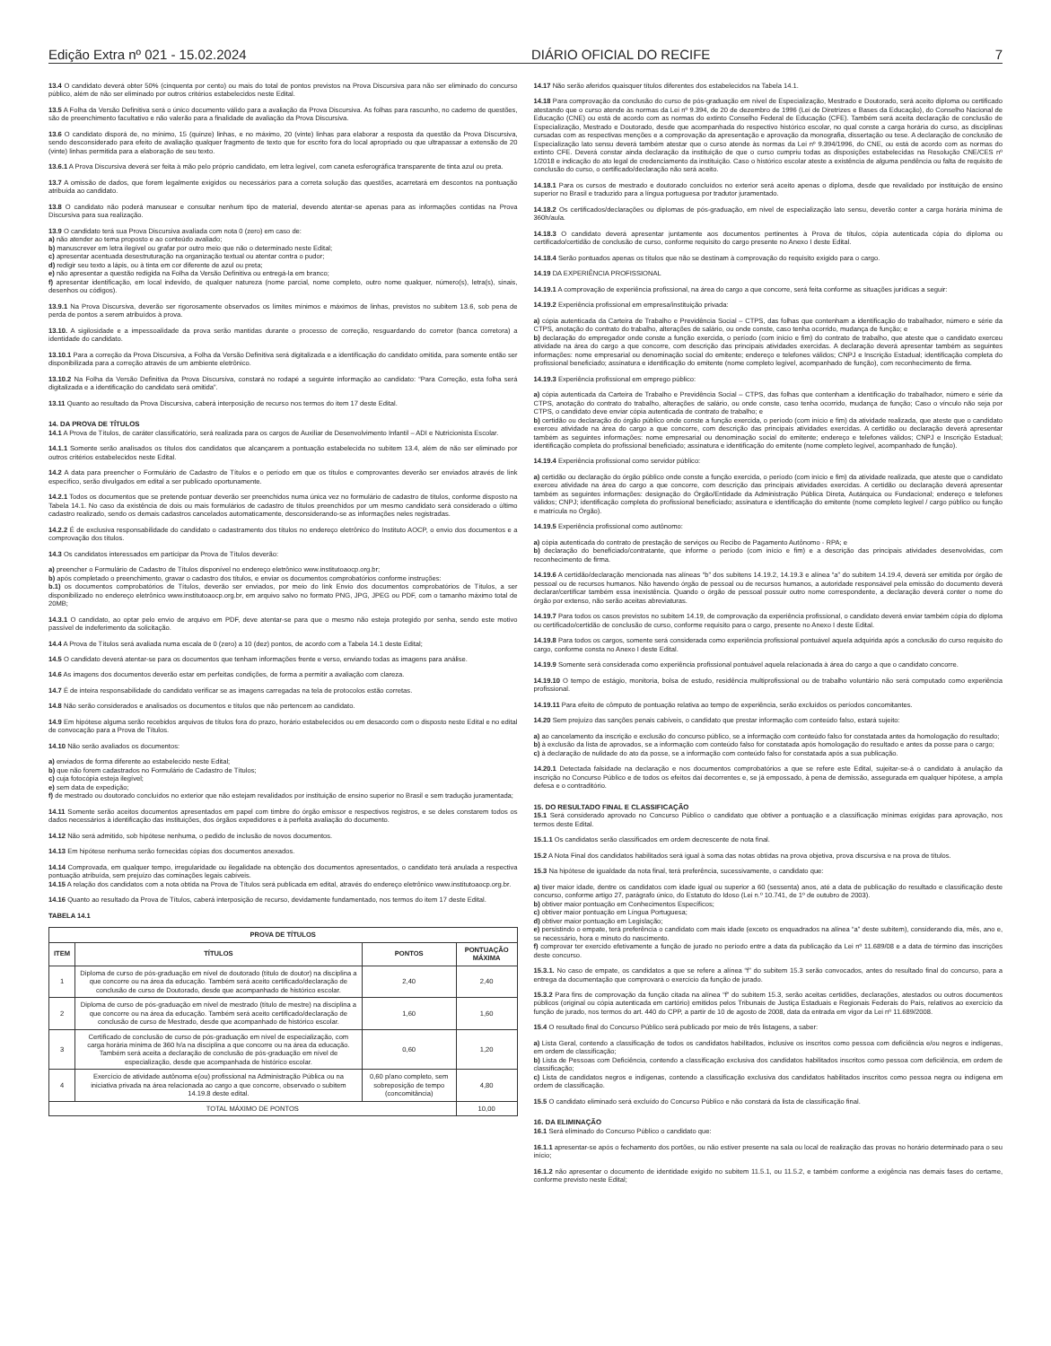Edição Extra nº 021 - 15.02.2024 DIÁRIO OFICIAL DO RECIFE 7
13.4 O candidato deverá obter 50% (cinquenta por cento) ou mais do total de pontos previstos na Prova Discursiva para não ser eliminado do concurso público, além de não ser eliminado por outros critérios estabelecidos neste Edital.
13.5 A Folha da Versão Definitiva será o único documento válido para a avaliação da Prova Discursiva. As folhas para rascunho, no caderno de questões, são de preenchimento facultativo e não valerão para a finalidade de avaliação da Prova Discursiva.
13.6 O candidato disporá de, no mínimo, 15 (quinze) linhas, e no máximo, 20 (vinte) linhas para elaborar a resposta da questão da Prova Discursiva, sendo desconsiderado para efeito de avaliação qualquer fragmento de texto que for escrito fora do local apropriado ou que ultrapassar a extensão de 20 (vinte) linhas permitida para a elaboração de seu texto.
13.6.1 A Prova Discursiva deverá ser feita à mão pelo próprio candidato, em letra legível, com caneta esferográfica transparente de tinta azul ou preta.
13.7 A omissão de dados, que forem legalmente exigidos ou necessários para a correta solução das questões, acarretará em descontos na pontuação atribuída ao candidato.
13.8 O candidato não poderá manusear e consultar nenhum tipo de material, devendo atentar-se apenas para as informações contidas na Prova Discursiva para sua realização.
13.9 O candidato terá sua Prova Discursiva avaliada com nota 0 (zero) em caso de:
a) não atender ao tema proposto e ao conteúdo avaliado;
b) manuscrever em letra ilegível ou grafar por outro meio que não o determinado neste Edital;
c) apresentar acentuada desestruturação na organização textual ou atentar contra o pudor;
d) redigir seu texto a lápis, ou à tinta em cor diferente de azul ou preta;
e) não apresentar a questão redigida na Folha da Versão Definitiva ou entregá-la em branco;
f) apresentar identificação, em local indevido, de qualquer natureza (nome parcial, nome completo, outro nome qualquer, número(s), letra(s), sinais, desenhos ou códigos).
13.9.1 Na Prova Discursiva, deverão ser rigorosamente observados os limites mínimos e máximos de linhas, previstos no subitem 13.6, sob pena de perda de pontos a serem atribuídos à prova.
13.10. A sigilosidade e a impessoalidade da prova serão mantidas durante o processo de correção, resguardando do corretor (banca corretora) a identidade do candidato.
13.10.1 Para a correção da Prova Discursiva, a Folha da Versão Definitiva será digitalizada e a identificação do candidato omitida, para somente então ser disponibilizada para a correção através de um ambiente eletrônico.
13.10.2 Na Folha da Versão Definitiva da Prova Discursiva, constará no rodapé a seguinte informação ao candidato: “Para Correção, esta folha será digitalizada e a identificação do candidato será omitida”.
13.11 Quanto ao resultado da Prova Discursiva, caberá interposição de recurso nos termos do item 17 deste Edital.
14. DA PROVA DE TÍTULOS
14.1 A Prova de Títulos, de caráter classificatório, será realizada para os cargos de Auxiliar de Desenvolvimento Infantil – ADI e Nutricionista Escolar.
14.1.1 Somente serão analisados os títulos dos candidatos que alcançarem a pontuação estabelecida no subitem 13.4, além de não ser eliminado por outros critérios estabelecidos neste Edital.
14.2 A data para preencher o Formulário de Cadastro de Títulos e o período em que os títulos e comprovantes deverão ser enviados através de link específico, serão divulgados em edital a ser publicado oportunamente.
14.2.1 Todos os documentos que se pretende pontuar deverão ser preenchidos numa única vez no formulário de cadastro de títulos, conforme disposto na Tabela 14.1. No caso da existência de dois ou mais formulários de cadastro de títulos preenchidos por um mesmo candidato será considerado o último cadastro realizado, sendo os demais cadastros cancelados automaticamente, desconsiderando-se as informações neles registradas.
14.2.2 É de exclusiva responsabilidade do candidato o cadastramento dos títulos no endereço eletrônico do Instituto AOCP, o envio dos documentos e a comprovação dos títulos.
14.3 Os candidatos interessados em participar da Prova de Títulos deverão:
a) preencher o Formulário de Cadastro de Títulos disponível no endereço eletrônico www.institutoaocp.org.br;
b) após completado o preenchimento, gravar o cadastro dos títulos, e enviar os documentos comprobatórios conforme instruções:
b.1) os documentos comprobatórios de Títulos, deverão ser enviados, por meio do link Envio dos documentos comprobatórios de Títulos, a ser disponibilizado no endereço eletrônico www.institutoaocp.org.br, em arquivo salvo no formato PNG, JPG, JPEG ou PDF, com o tamanho máximo total de 20MB;
14.3.1 O candidato, ao optar pelo envio de arquivo em PDF, deve atentar-se para que o mesmo não esteja protegido por senha, sendo este motivo passível de indeferimento da solicitação.
14.4 A Prova de Títulos será avaliada numa escala de 0 (zero) a 10 (dez) pontos, de acordo com a Tabela 14.1 deste Edital;
14.5 O candidato deverá atentar-se para os documentos que tenham informações frente e verso, enviando todas as imagens para análise.
14.6 As imagens dos documentos deverão estar em perfeitas condições, de forma a permitir a avaliação com clareza.
14.7 É de inteira responsabilidade do candidato verificar se as imagens carregadas na tela de protocolos estão corretas.
14.8 Não serão considerados e analisados os documentos e títulos que não pertencem ao candidato.
14.9 Em hipótese alguma serão recebidos arquivos de títulos fora do prazo, horário estabelecidos ou em desacordo com o disposto neste Edital e no edital de convocação para a Prova de Títulos.
14.10 Não serão avaliados os documentos:
a) enviados de forma diferente ao estabelecido neste Edital;
b) que não forem cadastrados no Formulário de Cadastro de Títulos;
c) cuja fotocópia esteja ilegível;
e) sem data de expedição;
f) de mestrado ou doutorado concluídos no exterior que não estejam revalidados por instituição de ensino superior no Brasil e sem tradução juramentada;
14.11 Somente serão aceitos documentos apresentados em papel com timbre do órgão emissor e respectivos registros, e se deles constarem todos os dados necessários à identificação das instituições, dos órgãos expedidores e à perfeita avaliação do documento.
14.12 Não será admitido, sob hipótese nenhuma, o pedido de inclusão de novos documentos.
14.13 Em hipótese nenhuma serão fornecidas cópias dos documentos anexados.
14.14 Comprovada, em qualquer tempo, irregularidade ou ilegalidade na obtenção dos documentos apresentados, o candidato terá anulada a respectiva pontuação atribuída, sem prejuízo das cominações legais cabíveis.
14.15 A relação dos candidatos com a nota obtida na Prova de Títulos será publicada em edital, através do endereço eletrônico www.institutoaocp.org.br.
14.16 Quanto ao resultado da Prova de Títulos, caberá interposição de recurso, devidamente fundamentado, nos termos do item 17 deste Edital.
TABELA 14.1
| PROVA DE TÍTULOS | | | |
| --- | --- | --- | --- |
| ITEM | TÍTULOS | PONTOS | PONTUAÇÃO MÁXIMA |
| 1 | Diploma de curso de pós-graduação em nível de doutorado (título de doutor) na disciplina a que concorre ou na área da educação. Também será aceito certificado/declaração de conclusão de curso de Doutorado, desde que acompanhado de histórico escolar. | 2,40 | 2,40 |
| 2 | Diploma de curso de pós-graduação em nível de mestrado (título de mestre) na disciplina a que concorre ou na área da educação. Também será aceito certificado/declaração de conclusão de curso de Mestrado, desde que acompanhado de histórico escolar. | 1,60 | 1,60 |
| 3 | Certificado de conclusão de curso de pós-graduação em nível de especialização, com carga horária mínima de 360 h/a na disciplina a que concorre ou na área da educação. Também será aceita a declaração de conclusão de pós-graduação em nível de especialização, desde que acompanhada de histórico escolar. | 0,60 | 1,20 |
| 4 | Exercício de atividade autônoma e(ou) profissional na Administração Pública ou na iniciativa privada na área relacionada ao cargo a que concorre, observado o subitem 14.19.8 deste edital. | 0,60 p/ano completo, sem sobreposição de tempo (concomitância) | 4,80 |
| TOTAL MÁXIMO DE PONTOS | | | 10,00 |
14.17 Não serão aferidos quaisquer títulos diferentes dos estabelecidos na Tabela 14.1.
14.18 Para comprovação da conclusão do curso de pós-graduação em nível de Especialização, Mestrado e Doutorado, será aceito diploma ou certificado atestando que o curso atende às normas da Lei nº 9.394, de 20 de dezembro de 1996 (Lei de Diretrizes e Bases da Educação), do Conselho Nacional de Educação (CNE) ou está de acordo com as normas do extinto Conselho Federal de Educação (CFE). Também será aceita declaração de conclusão de Especialização, Mestrado e Doutorado, desde que acompanhada do respectivo histórico escolar, no qual conste a carga horária do curso, as disciplinas cursadas com as respectivas menções e a comprovação da apresentação e aprovação da monografia, dissertação ou tese. A declaração de conclusão de Especialização lato sensu deverá também atestar que o curso atende às normas da Lei nº 9.394/1996, do CNE, ou está de acordo com as normas do extinto CFE. Deverá constar ainda declaração da instituição de que o curso cumpriu todas as disposições estabelecidas na Resolução CNE/CES nº 1/2018 e indicação do ato legal de credenciamento da instituição. Caso o histórico escolar ateste a existência de alguma pendência ou falta de requisito de conclusão do curso, o certificado/declaração não será aceito.
14.18.1 Para os cursos de mestrado e doutorado concluídos no exterior será aceito apenas o diploma, desde que revalidado por instituição de ensino superior no Brasil e traduzido para a língua portuguesa por tradutor juramentado.
14.18.2 Os certificados/declarações ou diplomas de pós-graduação, em nível de especialização lato sensu, deverão conter a carga horária mínima de 360h/aula.
14.18.3 O candidato deverá apresentar juntamente aos documentos pertinentes à Prova de títulos, cópia autenticada cópia do diploma ou certificado/certidão de conclusão de curso, conforme requisito do cargo presente no Anexo I deste Edital.
14.18.4 Serão pontuados apenas os títulos que não se destinam à comprovação do requisito exigido para o cargo.
14.19 DA EXPERIÊNCIA PROFISSIONAL
14.19.1 A comprovação de experiência profissional, na área do cargo a que concorre, será feita conforme as situações jurídicas a seguir:
14.19.2 Experiência profissional em empresa/instituição privada:
a) cópia autenticada da Carteira de Trabalho e Previdência Social – CTPS, das folhas que contenham a identificação do trabalhador, número e série da CTPS, anotação do contrato do trabalho, alterações de salário, ou onde conste, caso tenha ocorrido, mudança de função; e
b) declaração do empregador onde conste a função exercida, o período (com início e fim) do contrato de trabalho, que ateste que o candidato exerceu atividade na área do cargo a que concorre, com descrição das principais atividades exercidas. A declaração deverá apresentar também as seguintes informações: nome empresarial ou denominação social do emitente; endereço e telefones válidos; CNPJ e Inscrição Estadual; identificação completa do profissional beneficiado; assinatura e identificação do emitente (nome completo legível, acompanhado de função), com reconhecimento de firma.
14.19.3 Experiência profissional em emprego público:
a) cópia autenticada da Carteira de Trabalho e Previdência Social – CTPS, das folhas que contenham a identificação do trabalhador, número e série da CTPS, anotação do contrato do trabalho, alterações de salário, ou onde conste, caso tenha ocorrido, mudança de função; Caso o vínculo não seja por CTPS, o candidato deve enviar cópia autenticada de contrato de trabalho; e
b) certidão ou declaração do órgão público onde conste a função exercida, o período (com início e fim) da atividade realizada, que ateste que o candidato exerceu atividade na área do cargo a que concorre, com descrição das principais atividades exercidas. A certidão ou declaração deverá apresentar também as seguintes informações: nome empresarial ou denominação social do emitente; endereço e telefones válidos; CNPJ e Inscrição Estadual; identificação completa do profissional beneficiado; assinatura e identificação do emitente (nome completo legível, acompanhado de função).
14.19.4 Experiência profissional como servidor público:
a) certidão ou declaração do órgão público onde conste a função exercida, o período (com início e fim) da atividade realizada, que ateste que o candidato exerceu atividade na área do cargo a que concorre, com descrição das principais atividades exercidas. A certidão ou declaração deverá apresentar também as seguintes informações: designação do Órgão/Entidade da Administração Pública Direta, Autárquica ou Fundacional; endereço e telefones válidos; CNPJ; identificação completa do profissional beneficiado; assinatura e identificação do emitente (nome completo legível / cargo público ou função e matrícula no Órgão).
14.19.5 Experiência profissional como autônomo:
a) cópia autenticada do contrato de prestação de serviços ou Recibo de Pagamento Autônomo - RPA; e
b) declaração do beneficiado/contratante, que informe o período (com início e fim) e a descrição das principais atividades desenvolvidas, com reconhecimento de firma.
14.19.6 A certidão/declaração mencionada nas alíneas “b” dos subitens 14.19.2, 14.19.3 e alínea “a” do subitem 14.19.4, deverá ser emitida por órgão de pessoal ou de recursos humanos. Não havendo órgão de pessoal ou de recursos humanos, a autoridade responsável pela emissão do documento deverá declarar/certificar também essa inexistência. Quando o órgão de pessoal possuir outro nome correspondente, a declaração deverá conter o nome do órgão por extenso, não serão aceitas abreviaturas.
14.19.7 Para todos os casos previstos no subitem 14.19, de comprovação da experiência profissional, o candidato deverá enviar também cópia do diploma ou certificado/certidão de conclusão de curso, conforme requisito para o cargo, presente no Anexo I deste Edital.
14.19.8 Para todos os cargos, somente será considerada como experiência profissional pontuável aquela adquirida após a conclusão do curso requisito do cargo, conforme consta no Anexo I deste Edital.
14.19.9 Somente será considerada como experiência profissional pontuável aquela relacionada à área do cargo a que o candidato concorre.
14.19.10 O tempo de estágio, monitoria, bolsa de estudo, residência multiprofissional ou de trabalho voluntário não será computado como experiência profissional.
14.19.11 Para efeito de cômputo de pontuação relativa ao tempo de experiência, serão excluídos os períodos concomitantes.
14.20 Sem prejuízo das sanções penais cabíveis, o candidato que prestar informação com conteúdo falso, estará sujeito:
a) ao cancelamento da inscrição e exclusão do concurso público, se a informação com conteúdo falso for constatada antes da homologação do resultado;
b) à exclusão da lista de aprovados, se a informação com conteúdo falso for constatada após homologação do resultado e antes da posse para o cargo;
c) à declaração de nulidade do ato da posse, se a informação com conteúdo falso for constatada após a sua publicação.
14.20.1 Detectada falsidade na declaração e nos documentos comprobatórios a que se refere este Edital, sujeitar-se-á o candidato à anulação da inscrição no Concurso Público e de todos os efeitos daí decorrentes e, se já empossado, à pena de demissão, assegurada em qualquer hipótese, a ampla defesa e o contraditório.
15. DO RESULTADO FINAL E CLASSIFICAÇÃO
15.1 Será considerado aprovado no Concurso Público o candidato que obtiver a pontuação e a classificação mínimas exigidas para aprovação, nos termos deste Edital.
15.1.1 Os candidatos serão classificados em ordem decrescente de nota final.
15.2 A Nota Final dos candidatos habilitados será igual à soma das notas obtidas na prova objetiva, prova discursiva e na prova de títulos.
15.3 Na hipótese de igualdade da nota final, terá preferência, sucessivamente, o candidato que:
a) tiver maior idade, dentre os candidatos com idade igual ou superior a 60 (sessenta) anos, até a data de publicação do resultado e classificação deste concurso, conforme artigo 27, parágrafo único, do Estatuto do Idoso (Lei n.º 10.741, de 1º de outubro de 2003).
b) obtiver maior pontuação em Conhecimentos Específicos;
c) obtiver maior pontuação em Língua Portuguesa;
d) obtiver maior pontuação em Legislação;
e) persistindo o empate, terá preferência o candidato com mais idade (exceto os enquadrados na alínea “a” deste subitem), considerando dia, mês, ano e, se necessário, hora e minuto do nascimento.
f) comprovar ter exercido efetivamente a função de jurado no período entre a data da publicação da Lei nº 11.689/08 e a data de término das inscrições deste concurso.
15.3.1. No caso de empate, os candidatos a que se refere a alínea “f” do subitem 15.3 serão convocados, antes do resultado final do concurso, para a entrega da documentação que comprovará o exercício da função de jurado.
15.3.2 Para fins de comprovação da função citada na alínea “f” do subitem 15.3, serão aceitas certidões, declarações, atestados ou outros documentos públicos (original ou cópia autenticada em cartório) emitidos pelos Tribunais de Justiça Estaduais e Regionais Federais do País, relativos ao exercício da função de jurado, nos termos do art. 440 do CPP, a partir de 10 de agosto de 2008, data da entrada em vigor da Lei nº 11.689/2008.
15.4 O resultado final do Concurso Público será publicado por meio de três listagens, a saber:
a) Lista Geral, contendo a classificação de todos os candidatos habilitados, inclusive os inscritos como pessoa com deficiência e/ou negros e indígenas, em ordem de classificação;
b) Lista de Pessoas com Deficiência, contendo a classificação exclusiva dos candidatos habilitados inscritos como pessoa com deficiência, em ordem de classificação;
c) Lista de candidatos negros e indígenas, contendo a classificação exclusiva dos candidatos habilitados inscritos como pessoa negra ou indígena em ordem de classificação.
15.5 O candidato eliminado será excluído do Concurso Público e não constará da lista de classificação final.
16. DA ELIMINAÇÃO
16.1 Será eliminado do Concurso Público o candidato que:
16.1.1 apresentar-se após o fechamento dos portões, ou não estiver presente na sala ou local de realização das provas no horário determinado para o seu início;
16.1.2 não apresentar o documento de identidade exigido no subitem 11.5.1, ou 11.5.2, e também conforme a exigência nas demais fases do certame, conforme previsto neste Edital;